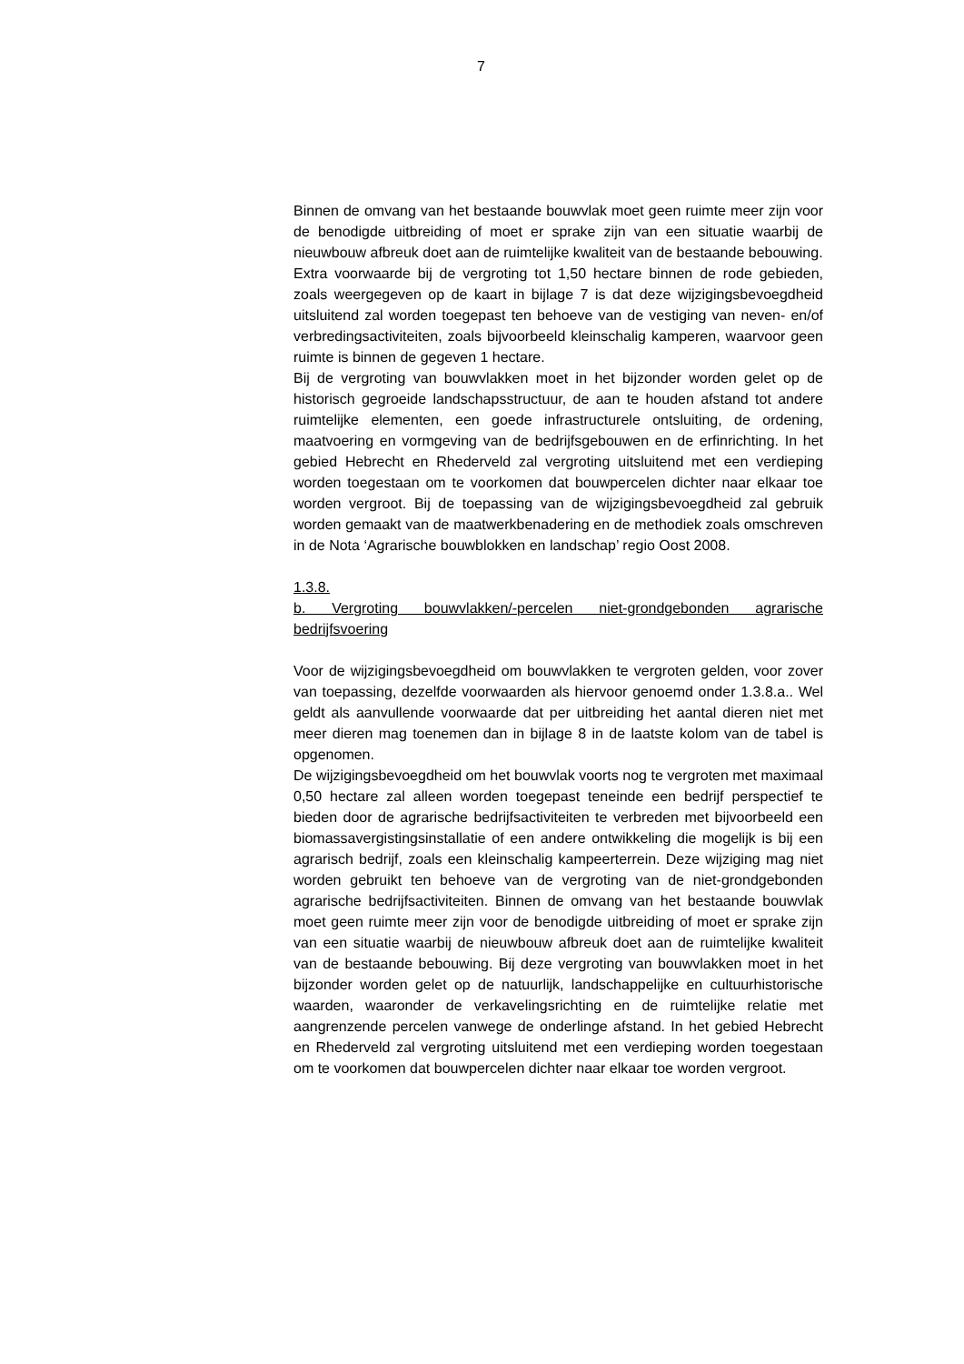7
Binnen de omvang van het bestaande bouwvlak moet geen ruimte meer zijn voor de benodigde uitbreiding of moet er sprake zijn van een situatie waarbij de nieuwbouw afbreuk doet aan de ruimtelijke kwaliteit van de bestaande bebouwing.
Extra voorwaarde bij de vergroting tot 1,50 hectare binnen de rode gebieden, zoals weergegeven op de kaart in bijlage 7 is dat deze wijzigingsbevoegdheid uitsluitend zal worden toegepast ten behoeve van de vestiging van neven- en/of verbredingsactiviteiten, zoals bijvoorbeeld kleinschalig kamperen, waarvoor geen ruimte is binnen de gegeven 1 hectare.
Bij de vergroting van bouwvlakken moet in het bijzonder worden gelet op de historisch gegroeide landschapsstructuur, de aan te houden afstand tot andere ruimtelijke elementen, een goede infrastructurele ontsluiting, de ordening, maatvoering en vormgeving van de bedrijfsgebouwen en de erfinrichting. In het gebied Hebrecht en Rhederveld zal vergroting uitsluitend met een verdieping worden toegestaan om te voorkomen dat bouwpercelen dichter naar elkaar toe worden vergroot. Bij de toepassing van de wijzigingsbevoegdheid zal gebruik worden gemaakt van de maatwerkbenadering en de methodiek zoals omschreven in de Nota ‘Agrarische bouwblokken en landschap’ regio Oost 2008.
1.3.8.
b. Vergroting bouwvlakken/-percelen niet-grondgebonden agrarische bedrijfsvoering
Voor de wijzigingsbevoegdheid om bouwvlakken te vergroten gelden, voor zover van toepassing, dezelfde voorwaarden als hiervoor genoemd onder 1.3.8.a.. Wel geldt als aanvullende voorwaarde dat per uitbreiding het aantal dieren niet met meer dieren mag toenemen dan in bijlage 8 in de laatste kolom van de tabel is opgenomen.
De wijzigingsbevoegdheid om het bouwvlak voorts nog te vergroten met maximaal 0,50 hectare zal alleen worden toegepast teneinde een bedrijf perspectief te bieden door de agrarische bedrijfsactiviteiten te verbreden met bijvoorbeeld een biomassavergistingsinstallatie of een andere ontwikkeling die mogelijk is bij een agrarisch bedrijf, zoals een kleinschalig kampeerterrein. Deze wijziging mag niet worden gebruikt ten behoeve van de vergroting van de niet-grondgebonden agrarische bedrijfsactiviteiten. Binnen de omvang van het bestaande bouwvlak moet geen ruimte meer zijn voor de benodigde uitbreiding of moet er sprake zijn van een situatie waarbij de nieuwbouw afbreuk doet aan de ruimtelijke kwaliteit van de bestaande bebouwing. Bij deze vergroting van bouwvlakken moet in het bijzonder worden gelet op de natuurlijk, landschappelijke en cultuurhistorische waarden, waaronder de verkavelingsrichting en de ruimtelijke relatie met aangrenzende percelen vanwege de onderlinge afstand. In het gebied Hebrecht en Rhederveld zal vergroting uitsluitend met een verdieping worden toegestaan om te voorkomen dat bouwpercelen dichter naar elkaar toe worden vergroot.